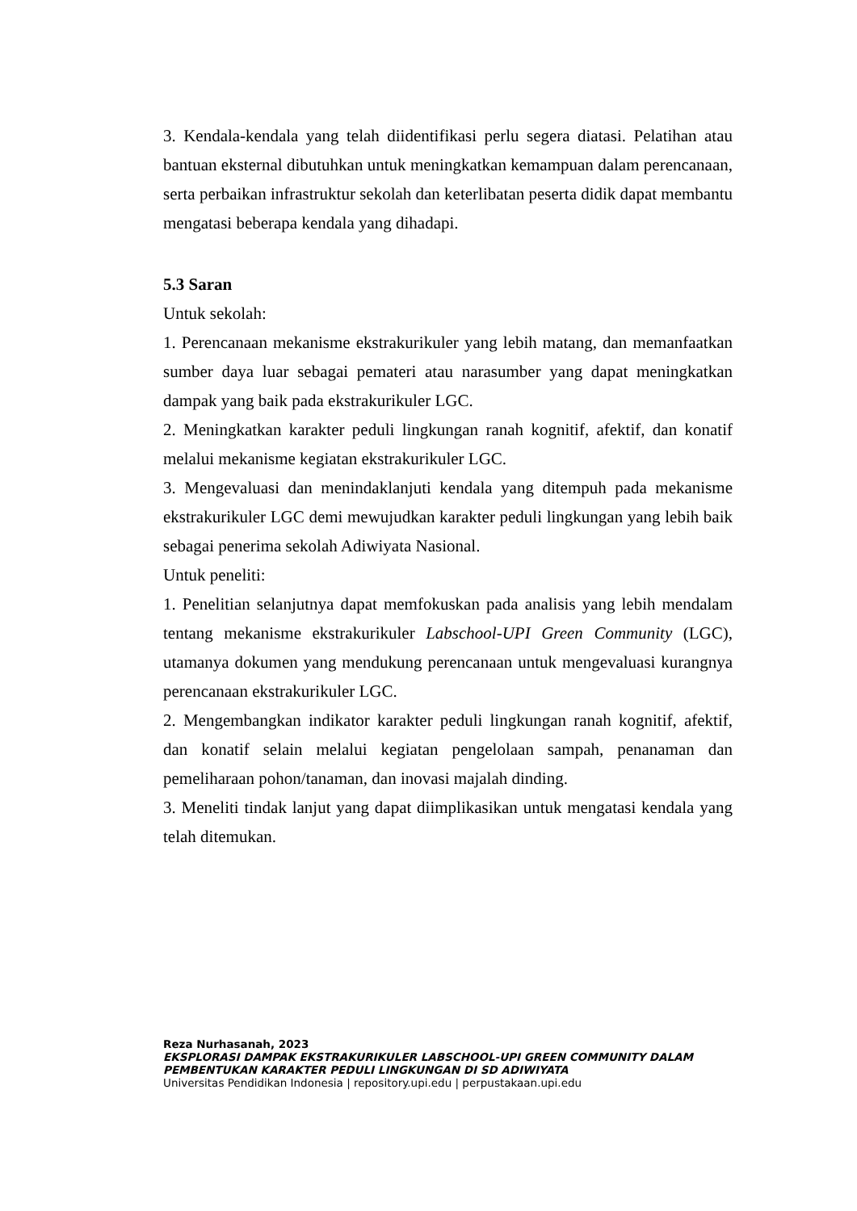3. Kendala-kendala yang telah diidentifikasi perlu segera diatasi. Pelatihan atau bantuan eksternal dibutuhkan untuk meningkatkan kemampuan dalam perencanaan, serta perbaikan infrastruktur sekolah dan keterlibatan peserta didik dapat membantu mengatasi beberapa kendala yang dihadapi.
5.3 Saran
Untuk sekolah:
1. Perencanaan mekanisme ekstrakurikuler yang lebih matang, dan memanfaatkan sumber daya luar sebagai pemateri atau narasumber yang dapat meningkatkan dampak yang baik pada ekstrakurikuler LGC.
2. Meningkatkan karakter peduli lingkungan ranah kognitif, afektif, dan konatif melalui mekanisme kegiatan ekstrakurikuler LGC.
3. Mengevaluasi dan menindaklanjuti kendala yang ditempuh pada mekanisme ekstrakurikuler LGC demi mewujudkan karakter peduli lingkungan yang lebih baik sebagai penerima sekolah Adiwiyata Nasional.
Untuk peneliti:
1. Penelitian selanjutnya dapat memfokuskan pada analisis yang lebih mendalam tentang mekanisme ekstrakurikuler Labschool-UPI Green Community (LGC), utamanya dokumen yang mendukung perencanaan untuk mengevaluasi kurangnya perencanaan ekstrakurikuler LGC.
2. Mengembangkan indikator karakter peduli lingkungan ranah kognitif, afektif, dan konatif selain melalui kegiatan pengelolaan sampah, penanaman dan pemeliharaan pohon/tanaman, dan inovasi majalah dinding.
3. Meneliti tindak lanjut yang dapat diimplikasikan untuk mengatasi kendala yang telah ditemukan.
Reza Nurhasanah, 2023
EKSPLORASI DAMPAK EKSTRAKURIKULER LABSCHOOL-UPI GREEN COMMUNITY DALAM PEMBENTUKAN KARAKTER PEDULI LINGKUNGAN DI SD ADIWIYATA
Universitas Pendidikan Indonesia | repository.upi.edu | perpustakaan.upi.edu